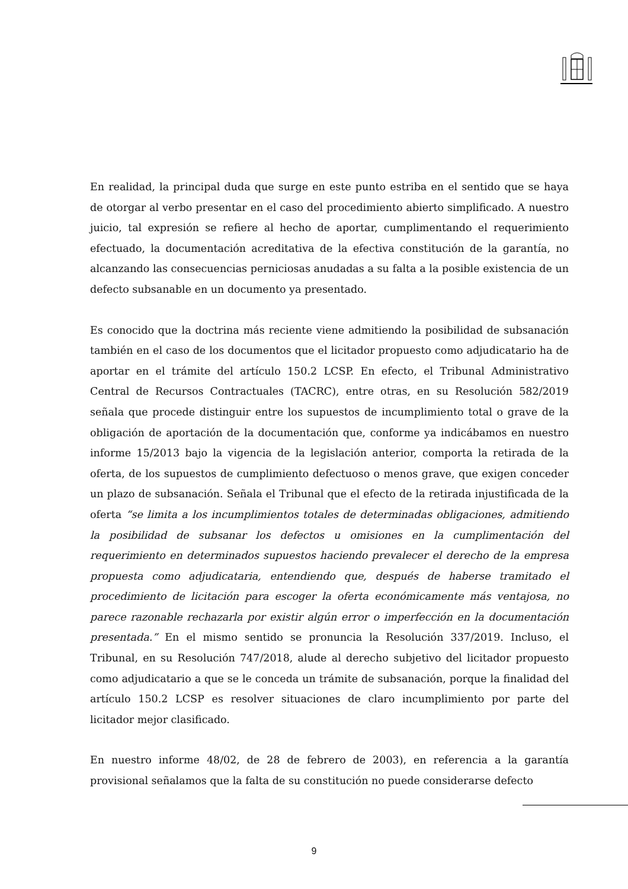En realidad, la principal duda que surge en este punto estriba en el sentido que se haya de otorgar al verbo presentar en el caso del procedimiento abierto simplificado. A nuestro juicio, tal expresión se refiere al hecho de aportar, cumplimentando el requerimiento efectuado, la documentación acreditativa de la efectiva constitución de la garantía, no alcanzando las consecuencias perniciosas anudadas a su falta a la posible existencia de un defecto subsanable en un documento ya presentado.
Es conocido que la doctrina más reciente viene admitiendo la posibilidad de subsanación también en el caso de los documentos que el licitador propuesto como adjudicatario ha de aportar en el trámite del artículo 150.2 LCSP. En efecto, el Tribunal Administrativo Central de Recursos Contractuales (TACRC), entre otras, en su Resolución 582/2019 señala que procede distinguir entre los supuestos de incumplimiento total o grave de la obligación de aportación de la documentación que, conforme ya indicábamos en nuestro informe 15/2013 bajo la vigencia de la legislación anterior, comporta la retirada de la oferta, de los supuestos de cumplimiento defectuoso o menos grave, que exigen conceder un plazo de subsanación. Señala el Tribunal que el efecto de la retirada injustificada de la oferta “se limita a los incumplimientos totales de determinadas obligaciones, admitiendo la posibilidad de subsanar los defectos u omisiones en la cumplimentación del requerimiento en determinados supuestos haciendo prevalecer el derecho de la empresa propuesta como adjudicataria, entendiendo que, después de haberse tramitado el procedimiento de licitación para escoger la oferta económicamente más ventajosa, no parece razonable rechazarla por existir algún error o imperfección en la documentación presentada.” En el mismo sentido se pronuncia la Resolución 337/2019. Incluso, el Tribunal, en su Resolución 747/2018, alude al derecho subjetivo del licitador propuesto como adjudicatario a que se le conceda un trámite de subsanación, porque la finalidad del artículo 150.2 LCSP es resolver situaciones de claro incumplimiento por parte del licitador mejor clasificado.
En nuestro informe 48/02, de 28 de febrero de 2003), en referencia a la garantía provisional señalamos que la falta de su constitución no puede considerarse defecto
9